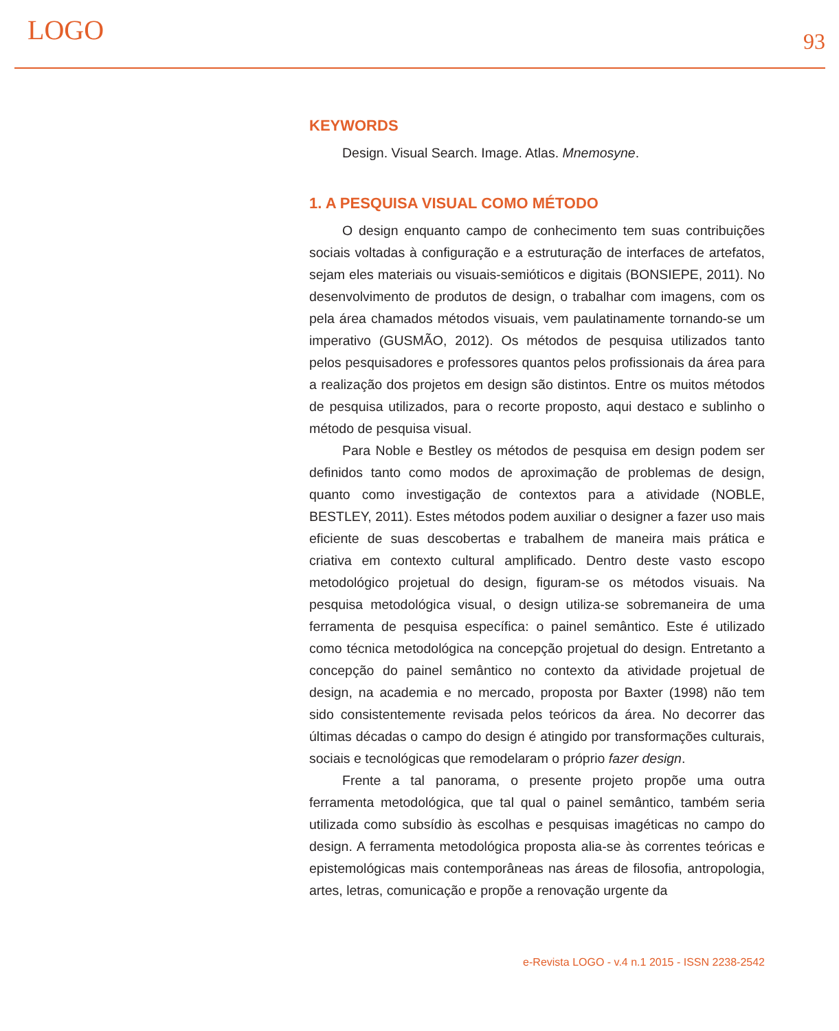LOGO 93
KEYWORDS
Design. Visual Search. Image. Atlas. Mnemosyne.
1. A PESQUISA VISUAL COMO MÉTODO
O design enquanto campo de conhecimento tem suas contribuições sociais voltadas à configuração e a estruturação de interfaces de artefatos, sejam eles materiais ou visuais-semióticos e digitais (BONSIEPE, 2011). No desenvolvimento de produtos de design, o trabalhar com imagens, com os pela área chamados métodos visuais, vem paulatinamente tornando-se um imperativo (GUSMÃO, 2012). Os métodos de pesquisa utilizados tanto pelos pesquisadores e professores quantos pelos profissionais da área para a realização dos projetos em design são distintos. Entre os muitos métodos de pesquisa utilizados, para o recorte proposto, aqui destaco e sublinho o método de pesquisa visual.
Para Noble e Bestley os métodos de pesquisa em design podem ser definidos tanto como modos de aproximação de problemas de design, quanto como investigação de contextos para a atividade (NOBLE, BESTLEY, 2011). Estes métodos podem auxiliar o designer a fazer uso mais eficiente de suas descobertas e trabalhem de maneira mais prática e criativa em contexto cultural amplificado. Dentro deste vasto escopo metodológico projetual do design, figuram-se os métodos visuais. Na pesquisa metodológica visual, o design utiliza-se sobremaneira de uma ferramenta de pesquisa específica: o painel semântico. Este é utilizado como técnica metodológica na concepção projetual do design. Entretanto a concepção do painel semântico no contexto da atividade projetual de design, na academia e no mercado, proposta por Baxter (1998) não tem sido consistentemente revisada pelos teóricos da área. No decorrer das últimas décadas o campo do design é atingido por transformações culturais, sociais e tecnológicas que remodelaram o próprio fazer design.
Frente a tal panorama, o presente projeto propõe uma outra ferramenta metodológica, que tal qual o painel semântico, também seria utilizada como subsídio às escolhas e pesquisas imagéticas no campo do design. A ferramenta metodológica proposta alia-se às correntes teóricas e epistemológicas mais contemporâneas nas áreas de filosofia, antropologia, artes, letras, comunicação e propõe a renovação urgente da
e-Revista LOGO - v.4 n.1 2015 - ISSN 2238-2542